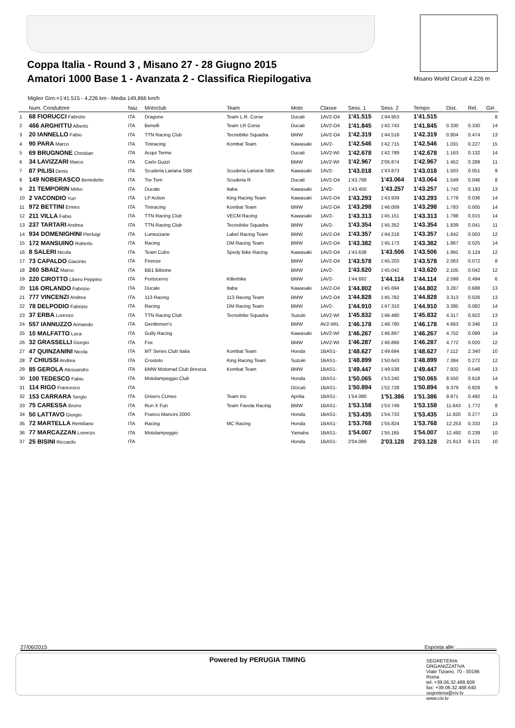Coppa Italia - Round 3 , Misano 27 - 28 Giugno 2015
Amatori 1000 Base 1 - Avanzata 2 - Classifica Riepilogativa
Misano World Circuit 4.226 m
Miglior Giro:=1'41.515 - 4,226 km - Media 149,866 km/h
| | Num. Conduttore | Naz. | Motoclub | Team | Moto | Classe | Sess. 1 | Sess. 2 | Tempo | Dist. | Rel. | Giri |
| --- | --- | --- | --- | --- | --- | --- | --- | --- | --- | --- | --- | --- |
| 1 | 68 FIORUCCI Fabrizio | ITA | Dragone | Team L.R. Corse | Ducati | 1AV2-O4 | 1'41.515 | 1'44.953 | 1'41.515 | | | 8 |
| 2 | 466 ARGHITTU Alberto | ITA | Benelli | Team LR Corse | Ducati | 1AV2-O4 | 1'41.845 | 1'42.743 | 1'41.845 | 0.330 | 0.330 | 14 |
| 3 | 20 IANNELLO Fabio | ITA | TTN Racing Club | Tecnobike Squadra | BMW | 1AV2-O4 | 1'42.319 | 1'44.518 | 1'42.319 | 0.804 | 0.474 | 13 |
| 4 | 90 PARA Marco | ITA | Tiniracing | Kombat Team | Kawasaki | 1AV2- | 1'42.546 | 1'42.715 | 1'42.546 | 1.031 | 0.227 | 15 |
| 5 | 69 BRUGNONE Christian | ITA | Acqui Terme | | Ducati | 1AV2-WI | 1'42.678 | 1'42.789 | 1'42.678 | 1.163 | 0.132 | 14 |
| 6 | 34 LAVIZZARI Marco | ITA | Carlo Guzzi | | BMW | 1AV2-WI | 1'42.967 | 2'06.874 | 1'42.967 | 1.452 | 0.289 | 11 |
| 7 | 87 PILISI Denis | ITA | Scuderia Lariana SBK | Scuderia Lariana SBK | Kawasaki | 1AV2- | 1'43.018 | 1'43.873 | 1'43.018 | 1.503 | 0.051 | 9 |
| 8 | 149 NOBERASCO Benedetto | ITA | Tre Torri | Scuderia R | Ducati | 1AV2-O4 | 1'43.788 | 1'43.064 | 1'43.064 | 1.549 | 0.046 | 8 |
| 9 | 21 TEMPORIN Mirko | ITA | Ducale | Itaba | Kawasaki | 1AV2- | 1'43.450 | 1'43.257 | 1'43.257 | 1.742 | 0.193 | 13 |
| 10 | 2 VACONDIO Yuri | ITA | LP Action | King Racing Team | Kawasaki | 1AV2-O4 | 1'43.293 | 1'43.939 | 1'43.293 | 1.778 | 0.036 | 14 |
| 11 | 972 BETTINI Ermes | ITA | Tiniracing | Kombat Team | BMW | 1AV2-O4 | 1'43.298 | 1'46.009 | 1'43.298 | 1.783 | 0.005 | 14 |
| 12 | 211 VILLA Fabio | ITA | TTN Racing Club | VECM Racing | Kawasaki | 1AV2- | 1'43.313 | 1'45.151 | 1'43.313 | 1.798 | 0.015 | 14 |
| 13 | 237 TARTARI Andrea | ITA | TTN Racing Club | Tecnobike Squadra | BMW | 1AV2- | 1'43.354 | 1'45.352 | 1'43.354 | 1.839 | 0.041 | 11 |
| 14 | 934 DOMENIGHINI Pierluigi | ITA | Lumezzane | Label Racing Team | BMW | 1AV2-O4 | 1'43.357 | 1'44.218 | 1'43.357 | 1.842 | 0.003 | 12 |
| 15 | 172 MANSUINO Roberto | ITA | Racing | DM Racing Team | BMW | 1AV2-O4 | 1'43.382 | 1'45.173 | 1'43.382 | 1.867 | 0.025 | 14 |
| 16 | 8 SALERI Nicola | ITA | Team Cubo | Spedy Bike Racing | Kawasaki | 1AV2-O4 | 1'43.638 | 1'43.506 | 1'43.506 | 1.991 | 0.124 | 12 |
| 17 | 73 CAPALDO Giacinto | ITA | Firenze | | BMW | 1AV2-O4 | 1'43.578 | 1'45.203 | 1'43.578 | 2.063 | 0.072 | 8 |
| 18 | 260 SBAIZ Marco | ITA | BB1 Bibione | | BMW | 1AV2- | 1'43.620 | 1'45.042 | 1'43.620 | 2.105 | 0.042 | 12 |
| 19 | 220 CIROTTO Libero Peppino | ITA | Portocervo | Killerbike | BMW | 1AV2- | 1'44.692 | 1'44.114 | 1'44.114 | 2.599 | 0.494 | 6 |
| 20 | 116 ORLANDO Fabrizio | ITA | Ducale | Itaba | Kawasaki | 1AV2-O4 | 1'44.802 | 1'45.694 | 1'44.802 | 3.287 | 0.688 | 13 |
| 21 | 777 VINCENZI Andrea | ITA | 113 Racing | 113 Racing Team | BMW | 1AV2-O4 | 1'44.828 | 1'45.782 | 1'44.828 | 3.313 | 0.026 | 13 |
| 22 | 78 DELPODIO Fabrizio | ITA | Racing | DM Racing Team | BMW | 1AV2- | 1'44.910 | 1'47.310 | 1'44.910 | 3.395 | 0.082 | 14 |
| 23 | 37 ERBA Lorenzo | ITA | TTN Racing Club | Tecnobike Squadra | Suzuki | 1AV2-WI | 1'45.832 | 1'46.480 | 1'45.832 | 4.317 | 0.922 | 13 |
| 24 | 557 IANNUZZO Armando | ITA | Gentlemen's | | BMW | AV2-WIL | 1'46.178 | 1'48.780 | 1'46.178 | 4.663 | 0.346 | 13 |
| 25 | 10 MALFATTO Luca | ITA | Gully Racing | | Kawasaki | 1AV2-WI | 1'46.267 | 1'46.897 | 1'46.267 | 4.752 | 0.089 | 14 |
| 26 | 32 GRASSELLI Giorgio | ITA | Fox | | BMW | 1AV2-WI | 1'46.287 | 1'46.866 | 1'46.287 | 4.772 | 0.020 | 12 |
| 27 | 47 QUINZANINI Nicola | ITA | MT Series Club Italia | Kombat Team | Honda | 1BAS1- | 1'48.627 | 1'49.694 | 1'48.627 | 7.112 | 2.340 | 10 |
| 28 | 7 CHIUSSI Andrea | ITA | Crostolo | King Racing Team | Suzuki | 1BAS1- | 1'48.899 | 1'50.643 | 1'48.899 | 7.384 | 0.272 | 12 |
| 29 | 85 GEROLA Alessandro | ITA | BMW Motorrad Club Brescia | Kombat Team | BMW | 1BAS1- | 1'49.447 | 1'49.538 | 1'49.447 | 7.932 | 0.548 | 13 |
| 30 | 100 TEDESCO Fabio | ITA | Motolampeggio Club | | Honda | 1BAS1- | 1'50.065 | 1'53.240 | 1'50.065 | 8.550 | 0.618 | 14 |
| 31 | 114 RIGO Francesco | ITA | | | DUcati | 1BAS1- | 1'50.894 | 1'52.728 | 1'50.894 | 9.379 | 0.829 | 9 |
| 32 | 153 CARRARA Sergio | ITA | Drivers CUneo | Team Iris | Aprilia | 1BAS1- | 1'54.080 | 1'51.386 | 1'51.386 | 9.871 | 0.492 | 11 |
| 33 | 75 CARESSA Bruno | ITA | Run X Fun | Team Favola Racing | BMW | 1BAS1- | 1'53.158 | 1'53.749 | 1'53.158 | 11.643 | 1.772 | 8 |
| 34 | 50 LATTAVO Giorgio | ITA | Franco Mancini 2000 | | Honda | 1BAS1- | 1'53.435 | 1'54.733 | 1'53.435 | 11.920 | 0.277 | 13 |
| 35 | 72 MARTELLA Remiliano | ITA | Racing | MC Racing | Honda | 1BAS1- | 1'53.768 | 1'55.824 | 1'53.768 | 12.253 | 0.333 | 13 |
| 36 | 77 MARCAZZAN Lorenzo | ITA | Motolampeggio | | Yamaha | 1BAS1- | 1'54.007 | 1'55.165 | 1'54.007 | 12.492 | 0.239 | 10 |
| 37 | 25 BISINI Riccardo | ITA | | | Honda | 1BAS1- | 2'04.089 | 2'03.128 | 2'03.128 | 21.613 | 9.121 | 10 |
27/06/2015 Esposta alle: ...........................
Powered by PERUGIA TIMING
SEGRETERIA ORGANIZZATIVA
Viale Tiziano, 70 - 00196 Roma
tel: +39.06.32.488.609
fax: +39.06.32.488.640
segreteria@civ.tv
www.civ.tv